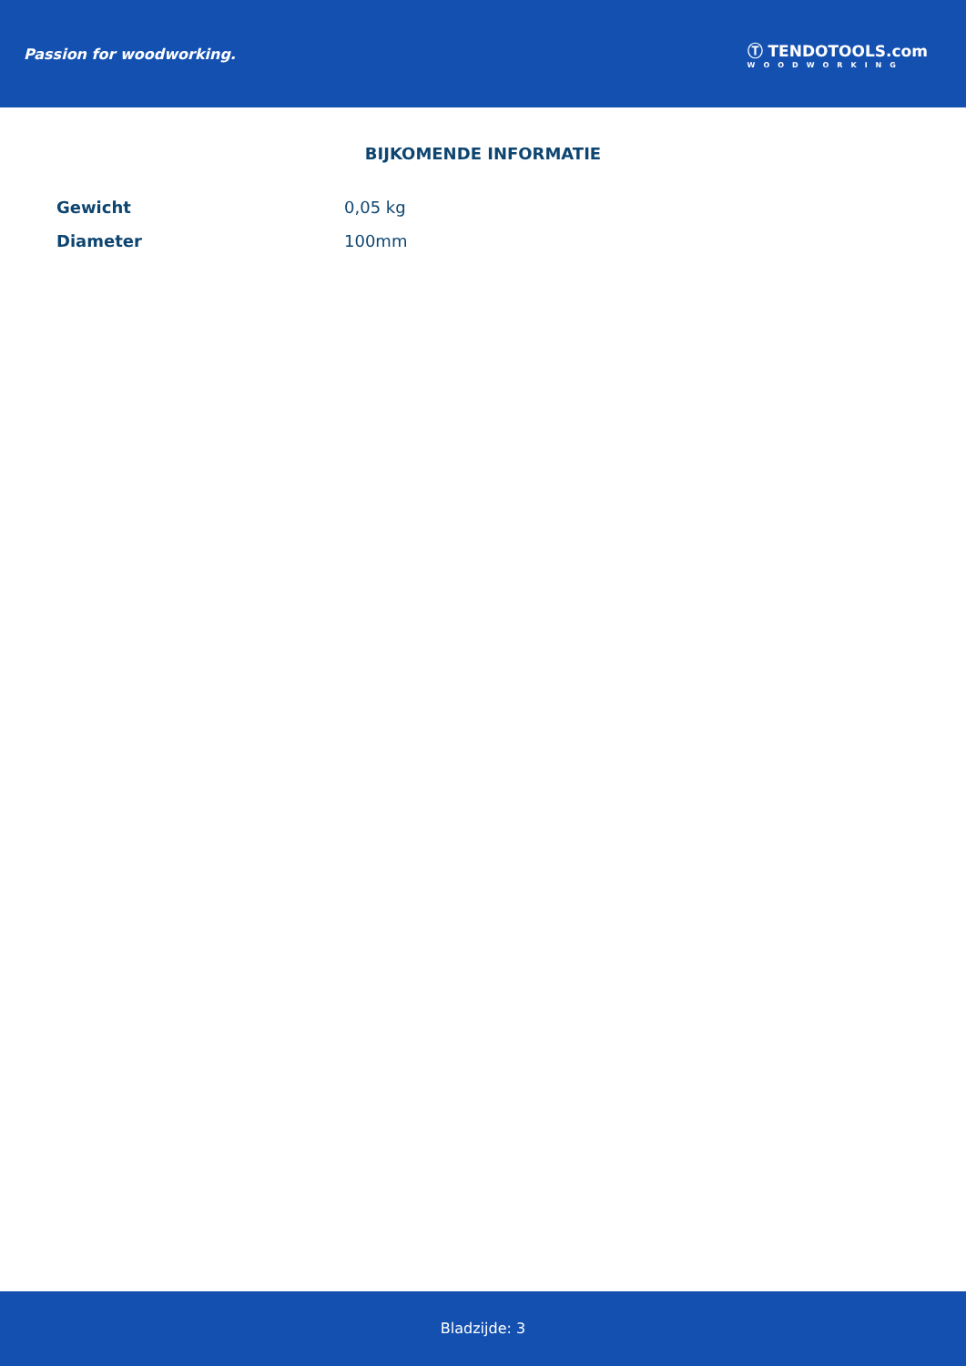Passion for woodworking.
Ⓣ TENDOTOOLS.com
WOODWORKING
BIJKOMENDE INFORMATIE
| Gewicht | 0,05 kg |
| Diameter | 100mm |
Bladzijde: 3